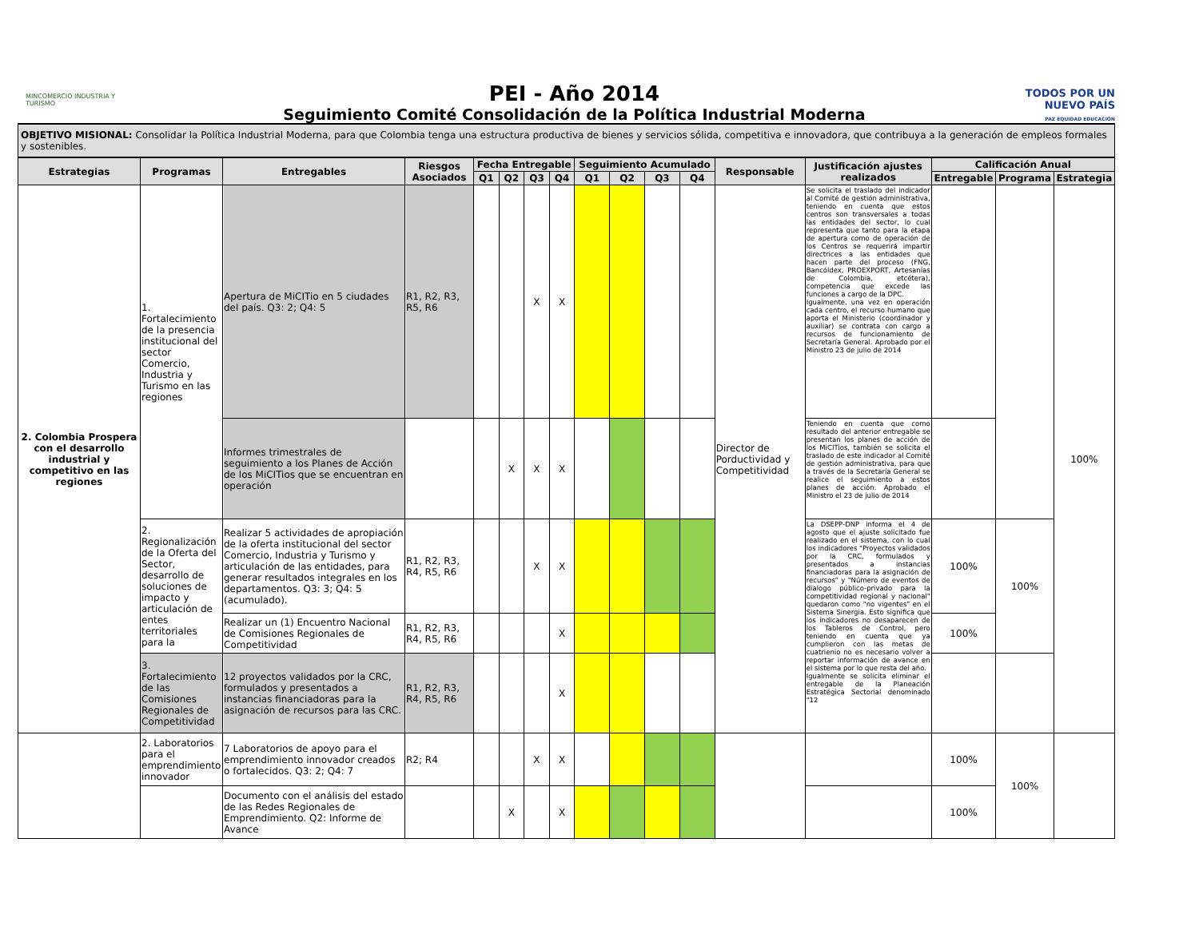MINCOMERCIO INDUSTRIA Y TURISMO
PEI - Año 2014
Seguimiento Comité Consolidación de la Política Industrial Moderna
TODOS POR UN NUEVO PAÍS
PAZ EQUIDAD EDUCACIÓN
OBJETIVO MISIONAL: Consolidar la Política Industrial Moderna, para que Colombia tenga una estructura productiva de bienes y servicios sólida, competitiva e innovadora, que contribuya a la generación de empleos formales y sostenibles.
| Estrategias | Programas | Entregables | Riesgos Asociados | Fecha Entregable | | | | Seguimiento Acumulado | | | | Responsable | Justificación ajustes realizados | Calificación Anual | | |
| --- | --- | --- | --- | --- | --- | --- | --- | --- | --- | --- | --- | --- | --- | --- | --- | --- |
| | | | | Q1 | Q2 | Q3 | Q4 | Q1 | Q2 | Q3 | Q4 | | | Entregable | Programa | Estrategia |
| 2. Colombia Prospera con el desarrollo industrial y competitivo en las regiones | 1. Fortalecimiento de la presencia institucional del sector Comercio, Industria y Turismo en las regiones | Apertura de MiCITio en 5 ciudades del país. Q3: 2; Q4: 5 | R1, R2, R3, R5, R6 | | | X | X | | | | | Director de Porductividad y Competitividad | Se solicita el traslado del indicador al Comité de gestión administrativa, teniendo en cuenta que estos centros son transversales a todas las entidades del sector, lo cual representa que tanto para la etapa de apertura como de operación de los Centros se requerirá impartir directrices a las entidades que hacen parte del proceso (FNG, Bancóldex, PROEXPORT, Artesanías de Colombia, etcétera), competencia que excede las funciones a cargo de la DPC. Igualmente, una vez en operación cada centro, el recurso humano que aporta el Ministerio (coordinador y auxiliar) se contrata con cargo a recursos de funcionamiento de Secretaría General. Aprobado por el Ministro 23 de julio de 2014 | | | 100% |
| | | Informes trimestrales de seguimiento a los Planes de Acción de los MiCITios que se encuentran en operación | | | X | X | X | | | | | | Teniendo en cuenta que como resultado del anterior entregable se presentan los planes de acción de los MiCITios, también se solicita el traslado de este indicador al Comité de gestión administrativa, para que a través de la Secretaría General se realice el seguimiento a estos planes de acción. Aprobado el Ministro el 23 de julio de 2014 | | | |
| | 2. Regionalización de la Oferta del Sector, desarrollo de soluciones de impacto y articulación de entes territoriales para la | Realizar 5 actividades de apropiación de la oferta institucional del sector Comercio, Industria y Turismo y articulación de las entidades, para generar resultados integrales en los departamentos. Q3: 3; Q4: 5 (acumulado). | R1, R2, R3, R4, R5, R6 | | | X | X | | | | | | La DSEPP-DNP informa el 4 de agosto que el ajuste solicitado fue realizado en el sistema, con lo cual los indicadores "Proyectos validados por la CRC, formulados y presentados a instancias financiadoras para la asignación de recursos" y "Número de eventos de dialogo público-privado para la competitividad regional y nacional" quedaron como "no vigentes" en el Sistema Sinergia. Esto significa que los indicadores no desaparecen de los Tableros de Control, pero teniendo en cuenta que ya cumplieron con las metas de cuatrienio no es necesario volver a reportar información de avance en el sistema por lo que resta del año. Igualmente se solicita eliminar el entregable de la Planeación Estratégica Sectorial denominado "12 | 100% | 100% | |
| | | Realizar un (1) Encuentro Nacional de Comisiones Regionales de Competitividad | R1, R2, R3, R4, R5, R6 | | | | X | | | | | | | 100% | | |
| | 3. Fortalecimiento de las Comisiones Regionales de Competitividad | 12 proyectos validados por la CRC, formulados y presentados a instancias financiadoras para la asignación de recursos para las CRC. | R1, R2, R3, R4, R5, R6 | | | | X | | | | | | | | | |
| | 2. Laboratorios para el emprendimiento innovador | 7 Laboratorios de apoyo para el emprendimiento innovador creados o fortalecidos. Q3: 2; Q4: 7 | R2; R4 | | | X | X | | | | | | | 100% | 100% | |
| | | Documento con el análisis del estado de las Redes Regionales de Emprendimiento. Q2: Informe de Avance | | | X | | X | | | | | | | 100% | | |